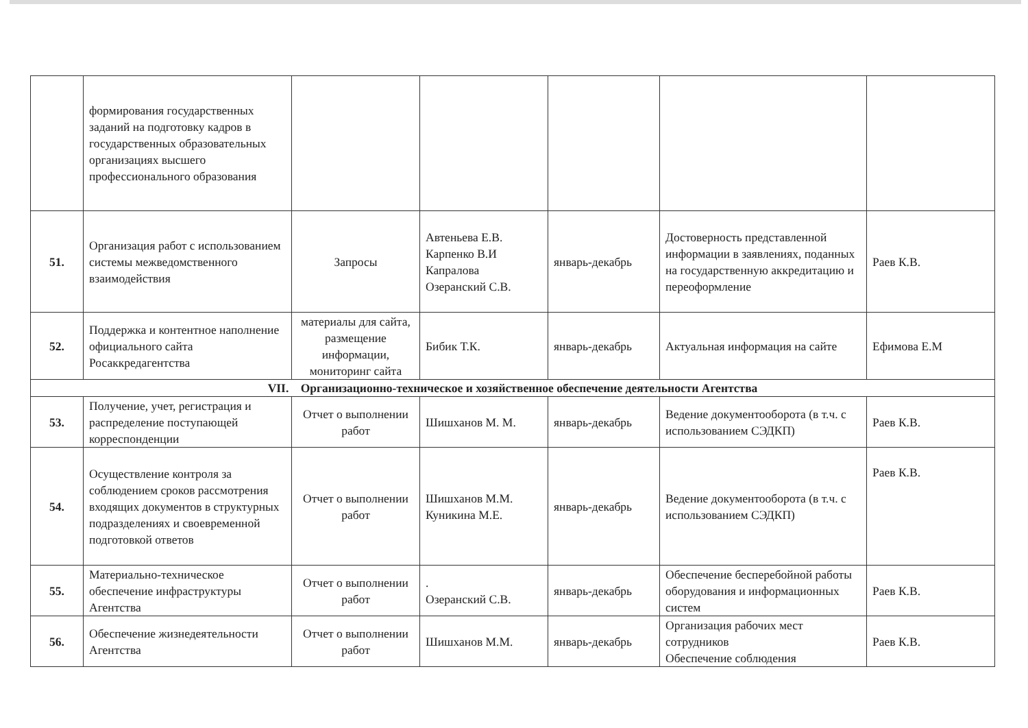| | формирования государственных заданий на подготовку кадров в государственных образовательных организациях высшего профессионального образования | | | | | |
| 51. | Организация работ с использованием системы межведомственного взаимодействия | Запросы | Автеньева Е.В. Карпенко В.И Капралова Озеранский С.В. | январь-декабрь | Достоверность представленной информации в заявлениях, поданных на государственную аккредитацию и переоформление | Раев К.В. |
| 52. | Поддержка и контентное наполнение официального сайта Росаккредагентства | материалы для сайта, размещение информации, мониторинг сайта | Бибик Т.К. | январь-декабрь | Актуальная информация на сайте | Ефимова Е.М |
| VII. Организационно-техническое и хозяйственное обеспечение деятельности Агентства | | | | | | |
| 53. | Получение, учет, регистрация и распределение поступающей корреспонденции | Отчет о выполнении работ | Шишханов М. М. | январь-декабрь | Ведение документооборота (в т.ч. с использованием СЭДКП) | Раев К.В. |
| 54. | Осуществление контроля за соблюдением сроков рассмотрения входящих документов в структурных подразделениях и своевременной подготовкой ответов | Отчет о выполнении работ | Шишханов М.М. Куникина М.Е. | январь-декабрь | Ведение документооборота (в т.ч. с использованием СЭДКП) | Раев К.В. |
| 55. | Материально-техническое обеспечение инфраструктуры Агентства | Отчет о выполнении работ | . Озеранский С.В. | январь-декабрь | Обеспечение бесперебойной работы оборудования и информационных систем | Раев К.В. |
| 56. | Обеспечение жизнедеятельности Агентства | Отчет о выполнении работ | Шишханов М.М. | январь-декабрь | Организация рабочих мест сотрудников Обеспечение соблюдения | Раев К.В. |